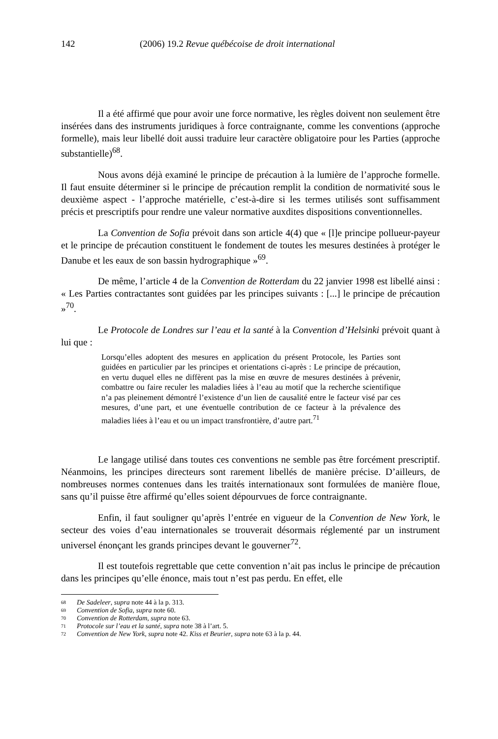142 (2006) 19.2 Revue québécoise de droit international
Il a été affirmé que pour avoir une force normative, les règles doivent non seulement être insérées dans des instruments juridiques à force contraignante, comme les conventions (approche formelle), mais leur libellé doit aussi traduire leur caractère obligatoire pour les Parties (approche substantielle)<sup>68</sup>.
Nous avons déjà examiné le principe de précaution à la lumière de l’approche formelle. Il faut ensuite déterminer si le principe de précaution remplit la condition de normativité sous le deuxième aspect - l’approche matérielle, c’est-à-dire si les termes utilisés sont suffisamment précis et prescriptifs pour rendre une valeur normative auxdites dispositions conventionnelles.
La Convention de Sofia prévoit dans son article 4(4) que « [l]e principe pollueur-payeur et le principe de précaution constituent le fondement de toutes les mesures destinées à protéger le Danube et les eaux de son bassin hydrographique »<sup>69</sup>.
De même, l’article 4 de la Convention de Rotterdam du 22 janvier 1998 est libellé ainsi : « Les Parties contractantes sont guidées par les principes suivants : [...] le principe de précaution »<sup>70</sup>.
Le Protocole de Londres sur l’eau et la santé à la Convention d’Helsinki prévoit quant à lui que :
Lorsqu’elles adoptent des mesures en application du présent Protocole, les Parties sont guidées en particulier par les principes et orientations ci-après : Le principe de précaution, en vertu duquel elles ne diffèrent pas la mise en œuvre de mesures destinées à prévenir, combattre ou faire reculer les maladies liées à l’eau au motif que la recherche scientifique n’a pas pleinement démontré l’existence d’un lien de causalité entre le facteur visé par ces mesures, d’une part, et une éventuelle contribution de ce facteur à la prévalence des maladies liées à l’eau et ou un impact transfrontière, d’autre part.<sup>71</sup>
Le langage utilisé dans toutes ces conventions ne semble pas être forcément prescriptif. Néanmoins, les principes directeurs sont rarement libellés de manière précise. D’ailleurs, de nombreuses normes contenues dans les traités internationaux sont formulées de manière floue, sans qu’il puisse être affirmé qu’elles soient dépourvues de force contraignante.
Enfin, il faut souligner qu’après l’entrée en vigueur de la Convention de New York, le secteur des voies d’eau internationales se trouverait désormais réglementé par un instrument universel énonçant les grands principes devant le gouverner<sup>72</sup>.
Il est toutefois regrettable que cette convention n’ait pas inclus le principe de précaution dans les principes qu’elle énonce, mais tout n’est pas perdu. En effet, elle
68 De Sadeleer, supra note 44 à la p. 313.
69 Convention de Sofia, supra note 60.
70 Convention de Rotterdam, supra note 63.
71 Protocole sur l’eau et la santé, supra note 38 à l’art. 5.
72 Convention de New York, supra note 42. Kiss et Beurier, supra note 63 à la p. 44.